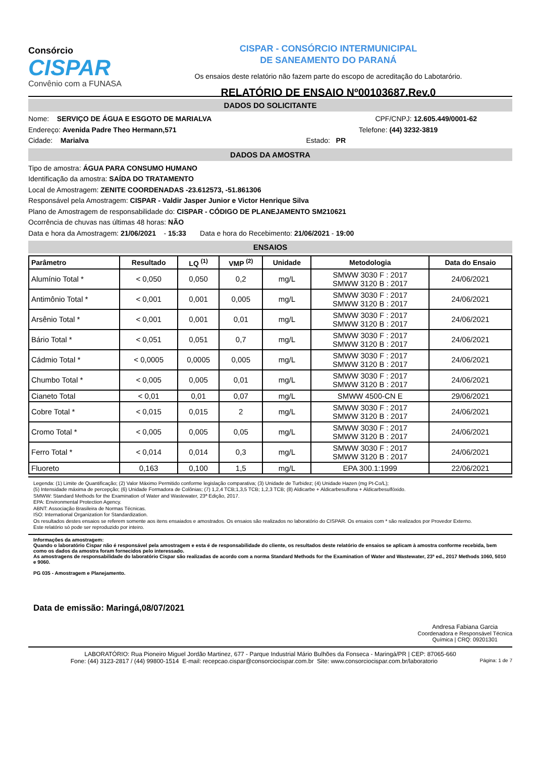Consórcio
CISPAR
Convênio com a FUNASA
CISPAR - CONSÓRCIO INTERMUNICIPAL
DE SANEAMENTO DO PARANÁ
Os ensaios deste relatório não fazem parte do escopo de acreditação do Labotarório.
RELATÓRIO DE ENSAIO Nº00103687.Rev.0
DADOS DO SOLICITANTE
Nome: SERVIÇO DE ÁGUA E ESGOTO DE MARIALVA CPF/CNPJ: 12.605.449/0001-62
Endereço: Avenida Padre Theo Hermann,571 Telefone: (44) 3232-3819
Cidade: Marialva Estado: PR
DADOS DA AMOSTRA
Tipo de amostra: ÁGUA PARA CONSUMO HUMANO
Identificação da amostra: SAÍDA DO TRATAMENTO
Local de Amostragem: ZENITE COORDENADAS -23.612573, -51.861306
Responsável pela Amostragem: CISPAR - Valdir Jasper Junior e Victor Henrique Silva
Plano de Amostragem de responsabilidade do: CISPAR - CÓDIGO DE PLANEJAMENTO SM210621
Ocorrência de chuvas nas últimas 48 horas: NÃO
Data e hora da Amostragem: 21/06/2021 - 15:33 Data e hora do Recebimento: 21/06/2021 - 19:00
ENSAIOS
| Parâmetro | Resultado | LQ <sup>(1)</sup> | VMP <sup>(2)</sup> | Unidade | Metodologia | Data do Ensaio |
| --- | --- | --- | --- | --- | --- | --- |
| Alumínio Total * | < 0,050 | 0,050 | 0,2 | mg/L | SMWW 3030 F : 2017 SMWW 3120 B : 2017 | 24/06/2021 |
| Antimônio Total * | < 0,001 | 0,001 | 0,005 | mg/L | SMWW 3030 F : 2017 SMWW 3120 B : 2017 | 24/06/2021 |
| Arsênio Total * | < 0,001 | 0,001 | 0,01 | mg/L | SMWW 3030 F : 2017 SMWW 3120 B : 2017 | 24/06/2021 |
| Bário Total * | < 0,051 | 0,051 | 0,7 | mg/L | SMWW 3030 F : 2017 SMWW 3120 B : 2017 | 24/06/2021 |
| Cádmio Total * | < 0,0005 | 0,0005 | 0,005 | mg/L | SMWW 3030 F : 2017 SMWW 3120 B : 2017 | 24/06/2021 |
| Chumbo Total * | < 0,005 | 0,005 | 0,01 | mg/L | SMWW 3030 F : 2017 SMWW 3120 B : 2017 | 24/06/2021 |
| Cianeto Total | < 0,01 | 0,01 | 0,07 | mg/L | SMWW 4500-CN E | 29/06/2021 |
| Cobre Total * | < 0,015 | 0,015 | 2 | mg/L | SMWW 3030 F : 2017 SMWW 3120 B : 2017 | 24/06/2021 |
| Cromo Total * | < 0,005 | 0,005 | 0,05 | mg/L | SMWW 3030 F : 2017 SMWW 3120 B : 2017 | 24/06/2021 |
| Ferro Total * | < 0,014 | 0,014 | 0,3 | mg/L | SMWW 3030 F : 2017 SMWW 3120 B : 2017 | 24/06/2021 |
| Fluoreto | 0,163 | 0,100 | 1,5 | mg/L | EPA 300.1:1999 | 22/06/2021 |
Legenda: (1) Limite de Quantificação; (2) Valor Máximo Permitido conforme legislação comparativa; (3) Unidade de Turbidez; (4) Unidade Hazen (mg Pt-Co/L);
(5) Intensidade máxima de percepção; (6) Unidade Formadora de Colônias; (7) 1,2,4 TCB;1,3,5 TCB; 1,2,3 TCB; (8) Aldicarbe + Aldicarbesulfona + Aldicarbesulfóxido.
SMWW: Standard Methods for the Examination of Water and Wastewater, 23ª Edição, 2017.
EPA: Environmental Protection Agency.
ABNT: Associação Brasileira de Normas Técnicas.
ISO: International Organization for Standardization.
Os resultados destes ensaios se referem somente aos itens ensaiados e amostrados. Os ensaios são realizados no laboratório do CISPAR. Os ensaios com * são realizados por Provedor Externo.
Este relatório só pode ser reproduzido por inteiro.
Informações da amostragem:
Quando o laboratório Cispar não é responsável pela amostragem e esta é de responsabilidade do cliente, os resultados deste relatório de ensaios se aplicam à amostra conforme recebida, bem como os dados da amostra foram fornecidos pelo interessado.
As amostragens de responsabilidade do laboratório Cispar são realizadas de acordo com a norma Standard Methods for the Examination of Water and Wastewater, 23ª ed., 2017 Methods 1060, 5010 e 9060.
PG 035 - Amostragem e Planejamento.
Data de emissão: Maringá,08/07/2021
Andresa Fabiana Garcia
Coordenadora e Responsável Técnica
Química | CRQ: 09201301
LABORATÓRIO: Rua Pioneiro Miguel Jordão Martinez, 677 - Parque Industrial Mário Bulhões da Fonseca - Maringá/PR | CEP: 87065-660
Fone: (44) 3123-2817 / (44) 99800-1514 E-mail: recepcao.cispar@consorciocispar.com.br Site: www.consorciocispar.com.br/laboratorio Página: 1 de 7